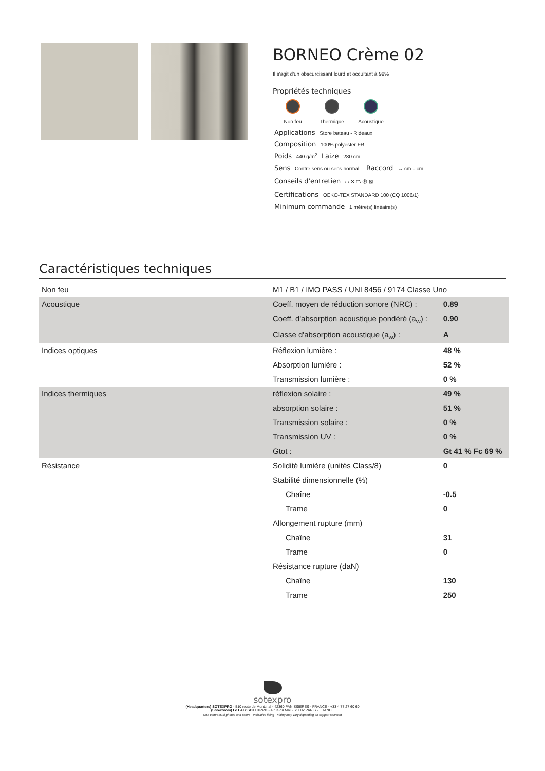BORNEO Crème 02
Il s'agit d'un obscurcissant lourd et occultant à 99%
Propriétés techniques
Non feu Thermique Acoustique
Applications Store bateau - Rideaux
Composition 100% polyester FR
Poids 440 g/m<sup>2</sup> Laize 280 cm
Sens Contre sens ou sens normal Raccord ↔ cm ↕ cm
Conseils d'entretien ⌴ ✕ ⏢ Ⓟ ⊠
Certifications OEKO-TEX STANDARD 100 (CQ 1006/1)
Minimum commande 1 mètre(s) linéaire(s)
Caractéristiques techniques
| Non feu | M1 / B1 / IMO PASS / UNI 8456 / 9174 Classe Uno | |
| Acoustique | Coeff. moyen de réduction sonore (NRC) : | 0.89 |
| | Coeff. d'absorption acoustique pondéré (a<sub>w</sub>) : | 0.90 |
| | Classe d'absorption acoustique (a<sub>w</sub>) : | A |
| Indices optiques | Réflexion lumière : | 48 % |
| | Absorption lumière : | 52 % |
| | Transmission lumière : | 0 % |
| Indices thermiques | réflexion solaire : | 49 % |
| | absorption solaire : | 51 % |
| | Transmission solaire : | 0 % |
| | Transmission UV : | 0 % |
| | Gtot : | Gt 41 % Fc 69 % |
| Résistance | Solidité lumière (unités Class/8) | 0 |
| | Stabilité dimensionnelle (%) | |
| | Chaîne | -0.5 |
| | Trame | 0 |
| | Allongement rupture (mm) | |
| | Chaîne | 31 |
| | Trame | 0 |
| | Résistance rupture (daN) | |
| | Chaîne | 130 |
| | Trame | 250 |
sotexpro
(Headquarters) SOTEXPRO - 510 route de Montchal - 42360 PANISSIÈRES - FRANCE - +33 4 77 27 60 60
(Showroom) Le LAB' SOTEXPRO - 4 rue du Mail - 75002 PARIS - FRANCE
Non-contractual photos and colors - Indicative fitting - Fitting may vary depending on support selected